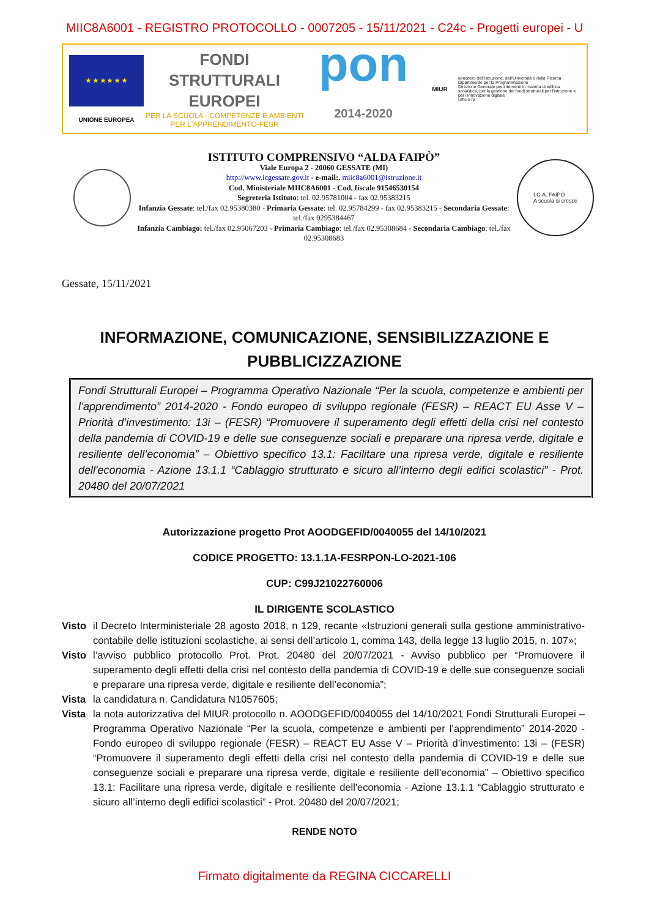MIIC8A6001 - REGISTRO PROTOCOLLO - 0007205 - 15/11/2021 - C24c - Progetti europei - U
★ ★ ★ ★ ★ ★
UNIONE EUROPEA
FONDI
STRUTTURALI
EUROPEI
PER LA SCUOLA - COMPETENZE E AMBIENTI PER L'APPRENDIMENTO-FESR
pon
2014-2020
MIUR
Ministero dell'Istruzione, dell'Università e della Ricerca
Dipartimento per la Programmazione
Direzione Generale per interventi in materia di edilizia scolastica, per la gestione dei fondi strutturali per l'istruzione e per l'innovazione digitale
Ufficio IV
ISTITUTO COMPRENSIVO “ALDA FAIPÒ”
Viale Europa 2 - 20060 GESSATE (MI)
http://www.icgessate.gov.it - e-mail:. miic8a6001@istruzione.it
Cod. Ministeriale MIIC8A6001 - Cod. fiscale 91546530154
Segreteria Istituto: tel. 02.95781004 - fax 02.95383215
Infanzia Gessate: tel./fax 02.95380380 - Primaria Gessate: tel. 02.95784299 - fax 02.95383215 - Secondaria Gessate: tel./fax 0295384467
Infanzia Cambiago: tel./fax 02.95067203 - Primaria Cambiago: tel./fax 02.95308684 - Secondaria Cambiago: tel./fax 02.95308683
I.C.A. FAIPÒ
A scuola si cresce
Gessate, 15/11/2021
INFORMAZIONE, COMUNICAZIONE, SENSIBILIZZAZIONE E PUBBLICIZZAZIONE
Fondi Strutturali Europei – Programma Operativo Nazionale “Per la scuola, competenze e ambienti per l’apprendimento” 2014-2020 - Fondo europeo di sviluppo regionale (FESR) – REACT EU Asse V – Priorità d’investimento: 13i – (FESR) “Promuovere il superamento degli effetti della crisi nel contesto della pandemia di COVID-19 e delle sue conseguenze sociali e preparare una ripresa verde, digitale e resiliente dell’economia” – Obiettivo specifico 13.1: Facilitare una ripresa verde, digitale e resiliente dell'economia - Azione 13.1.1 “Cablaggio strutturato e sicuro all’interno degli edifici scolastici” - Prot. 20480 del 20/07/2021
Autorizzazione progetto Prot AOODGEFID/0040055 del 14/10/2021
CODICE PROGETTO: 13.1.1A-FESRPON-LO-2021-106
CUP: C99J21022760006
IL DIRIGENTE SCOLASTICO
Visto il Decreto Interministeriale 28 agosto 2018, n 129, recante «Istruzioni generali sulla gestione amministrativo-contabile delle istituzioni scolastiche, ai sensi dell’articolo 1, comma 143, della legge 13 luglio 2015, n. 107»;
Visto l’avviso pubblico protocollo Prot. Prot. 20480 del 20/07/2021 - Avviso pubblico per “Promuovere il superamento degli effetti della crisi nel contesto della pandemia di COVID-19 e delle sue conseguenze sociali e preparare una ripresa verde, digitale e resiliente dell’economia”;
Vista la candidatura n. Candidatura N1057605;
Vista la nota autorizzativa del MIUR protocollo n. AOODGEFID/0040055 del 14/10/2021 Fondi Strutturali Europei – Programma Operativo Nazionale “Per la scuola, competenze e ambienti per l’apprendimento” 2014-2020 - Fondo europeo di sviluppo regionale (FESR) – REACT EU Asse V – Priorità d’investimento: 13i – (FESR) “Promuovere il superamento degli effetti della crisi nel contesto della pandemia di COVID-19 e delle sue conseguenze sociali e preparare una ripresa verde, digitale e resiliente dell’economia” – Obiettivo specifico 13.1: Facilitare una ripresa verde, digitale e resiliente dell'economia - Azione 13.1.1 “Cablaggio strutturato e sicuro all’interno degli edifici scolastici” - Prot. 20480 del 20/07/2021;
RENDE NOTO
Firmato digitalmente da REGINA CICCARELLI